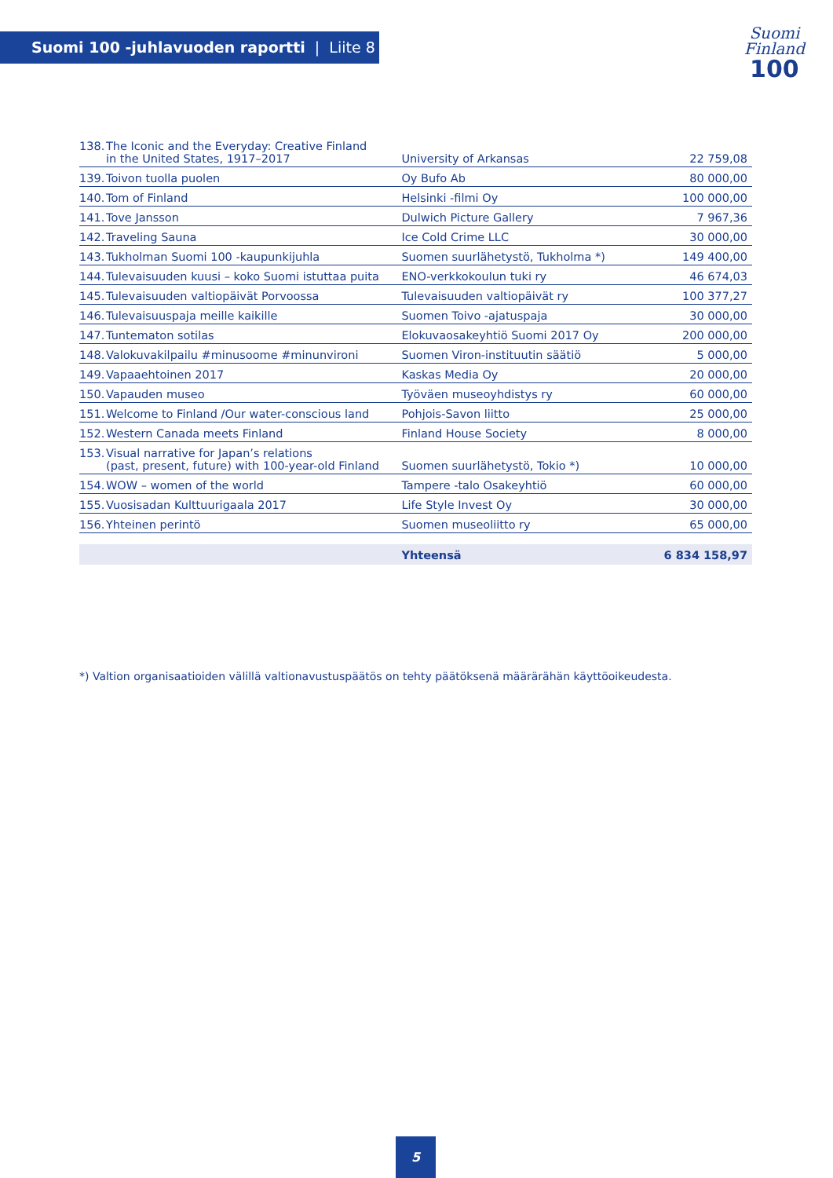Suomi 100 -juhlavuoden raportti | Liite 8
Suomi
Finland
100
| 138. | The Iconic and the Everyday: Creative Finland in the United States, 1917–2017 | University of Arkansas | 22 759,08 |
| 139. | Toivon tuolla puolen | Oy Bufo Ab | 80 000,00 |
| 140. | Tom of Finland | Helsinki -filmi Oy | 100 000,00 |
| 141. | Tove Jansson | Dulwich Picture Gallery | 7 967,36 |
| 142. | Traveling Sauna | Ice Cold Crime LLC | 30 000,00 |
| 143. | Tukholman Suomi 100 -kaupunkijuhla | Suomen suurlähetystö, Tukholma *) | 149 400,00 |
| 144. | Tulevaisuuden kuusi – koko Suomi istuttaa puita | ENO-verkkokoulun tuki ry | 46 674,03 |
| 145. | Tulevaisuuden valtiopäivät Porvoossa | Tulevaisuuden valtiopäivät ry | 100 377,27 |
| 146. | Tulevaisuuspaja meille kaikille | Suomen Toivo -ajatuspaja | 30 000,00 |
| 147. | Tuntematon sotilas | Elokuvaosakeyhtiö Suomi 2017 Oy | 200 000,00 |
| 148. | Valokuvakilpailu #minusoome #minunvironi | Suomen Viron-instituutin säätiö | 5 000,00 |
| 149. | Vapaaehtoinen 2017 | Kaskas Media Oy | 20 000,00 |
| 150. | Vapauden museo | Työväen museoyhdistys ry | 60 000,00 |
| 151. | Welcome to Finland /Our water-conscious land | Pohjois-Savon liitto | 25 000,00 |
| 152. | Western Canada meets Finland | Finland House Society | 8 000,00 |
| 153. | Visual narrative for Japan’s relations (past, present, future) with 100-year-old Finland | Suomen suurlähetystö, Tokio *) | 10 000,00 |
| 154. | WOW – women of the world | Tampere -talo Osakeyhtiö | 60 000,00 |
| 155. | Vuosisadan Kulttuurigaala 2017 | Life Style Invest Oy | 30 000,00 |
| 156. | Yhteinen perintö | Suomen museoliitto ry | 65 000,00 |
| | | Yhteensä | 6 834 158,97 |
*) Valtion organisaatioiden välillä valtionavustuspäätös on tehty päätöksenä määrärähän käyttöoikeudesta.
5